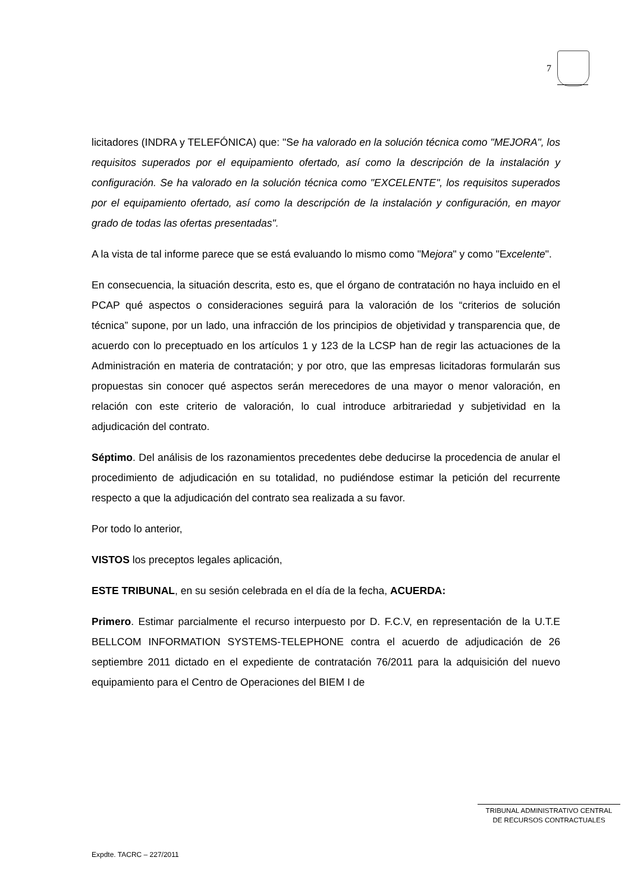7
licitadores (INDRA y TELEFÓNICA) que: "Se ha valorado en la solución técnica como "MEJORA", los requisitos superados por el equipamiento ofertado, así como la descripción de la instalación y configuración. Se ha valorado en la solución técnica como "EXCELENTE", los requisitos superados por el equipamiento ofertado, así como la descripción de la instalación y configuración, en mayor grado de todas las ofertas presentadas".
A la vista de tal informe parece que se está evaluando lo mismo como "Mejora" y como "Excelente".
En consecuencia, la situación descrita, esto es, que el órgano de contratación no haya incluido en el PCAP qué aspectos o consideraciones seguirá para la valoración de los “criterios de solución técnica” supone, por un lado, una infracción de los principios de objetividad y transparencia que, de acuerdo con lo preceptuado en los artículos 1 y 123 de la LCSP han de regir las actuaciones de la Administración en materia de contratación; y por otro, que las empresas licitadoras formularán sus propuestas sin conocer qué aspectos serán merecedores de una mayor o menor valoración, en relación con este criterio de valoración, lo cual introduce arbitrariedad y subjetividad en la adjudicación del contrato.
Séptimo. Del análisis de los razonamientos precedentes debe deducirse la procedencia de anular el procedimiento de adjudicación en su totalidad, no pudiéndose estimar la petición del recurrente respecto a que la adjudicación del contrato sea realizada a su favor.
Por todo lo anterior,
VISTOS los preceptos legales aplicación,
ESTE TRIBUNAL, en su sesión celebrada en el día de la fecha, ACUERDA:
Primero. Estimar parcialmente el recurso interpuesto por D. F.C.V, en representación de la U.T.E BELLCOM INFORMATION SYSTEMS-TELEPHONE contra el acuerdo de adjudicación de 26 septiembre 2011 dictado en el expediente de contratación 76/2011 para la adquisición del nuevo equipamiento para el Centro de Operaciones del BIEM I de
TRIBUNAL ADMINISTRATIVO CENTRAL
DE RECURSOS CONTRACTUALES
Expdte. TACRC – 227/2011